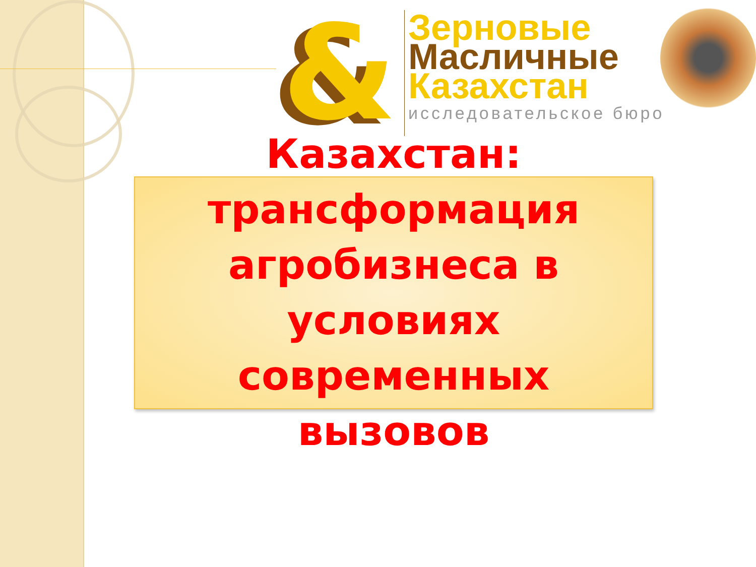&
Зерновые
Масличные
Казахстан
исследовательское бюро
Казахстан:
трансформация
агробизнеса в условиях
современных вызовов